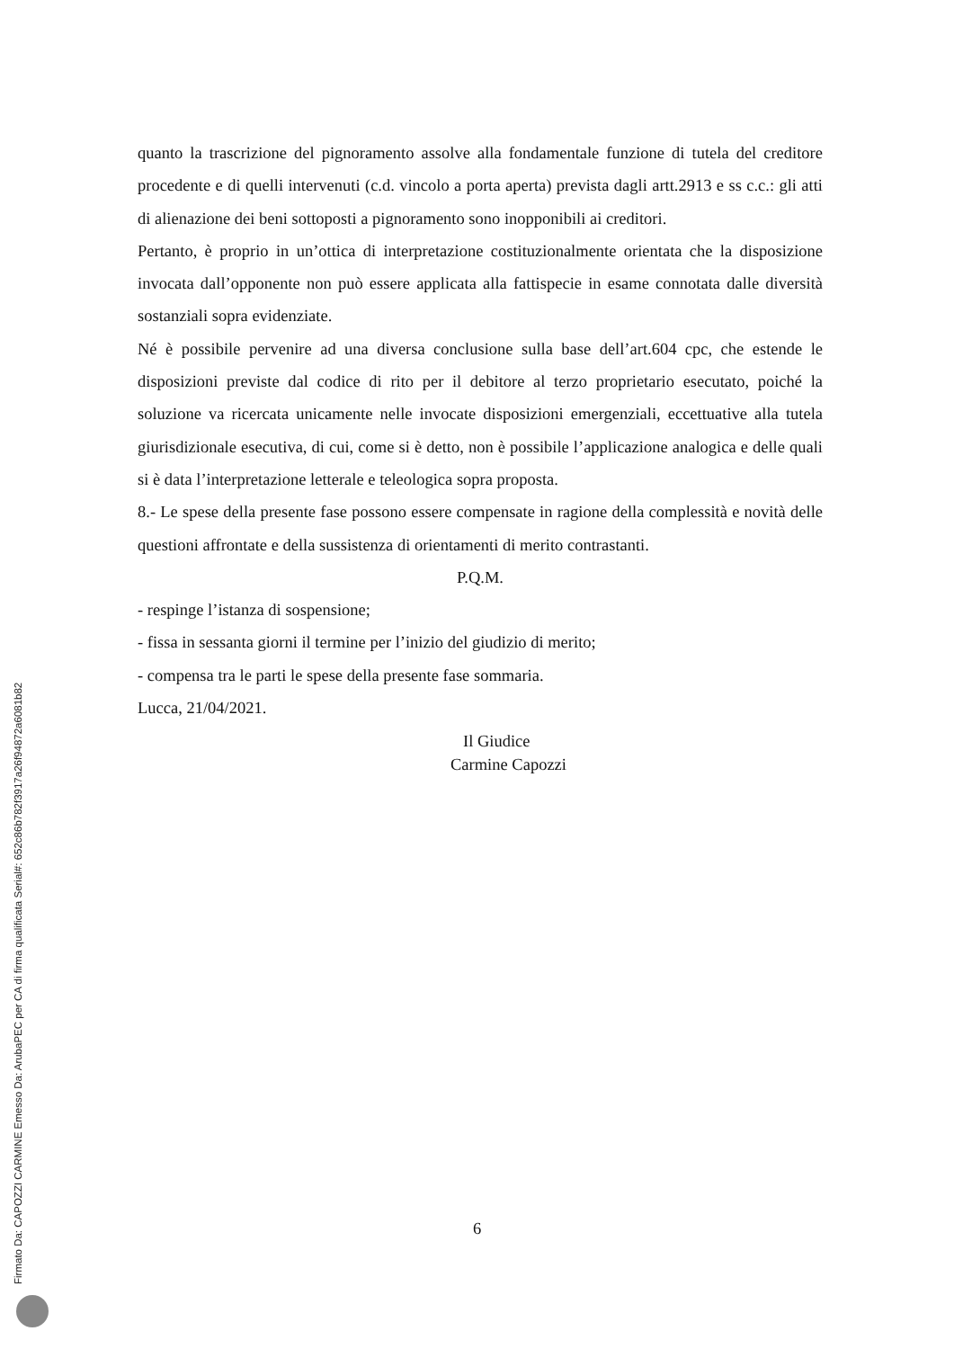quanto la trascrizione del pignoramento assolve alla fondamentale funzione di tutela del creditore procedente e di quelli intervenuti (c.d. vincolo a porta aperta) prevista dagli artt.2913 e ss c.c.: gli atti di alienazione dei beni sottoposti a pignoramento sono inopponibili ai creditori.
Pertanto, è proprio in un’ottica di interpretazione costituzionalmente orientata che la disposizione invocata dall’opponente non può essere applicata alla fattispecie in esame connotata dalle diversità sostanziali sopra evidenziate.
Né è possibile pervenire ad una diversa conclusione sulla base dell’art.604 cpc, che estende le disposizioni previste dal codice di rito per il debitore al terzo proprietario esecutato, poiché la soluzione va ricercata unicamente nelle invocate disposizioni emergenziali, eccettuative alla tutela giurisdizionale esecutiva, di cui, come si è detto, non è possibile l’applicazione analogica e delle quali si è data l’interpretazione letterale e teleologica sopra proposta.
8.- Le spese della presente fase possono essere compensate in ragione della complessità e novità delle questioni affrontate e della sussistenza di orientamenti di merito contrastanti.
P.Q.M.
- respinge l’istanza di sospensione;
- fissa in sessanta giorni il termine per l’inizio del giudizio di merito;
- compensa tra le parti le spese della presente fase sommaria.
Lucca, 21/04/2021.
Il Giudice
Carmine Capozzi
6
Firmato Da: CAPOZZI CARMINE Emesso Da: ArubaPEC per CA di firma qualificata Serial#: 652c86b782f3917a26f94872a6081b82